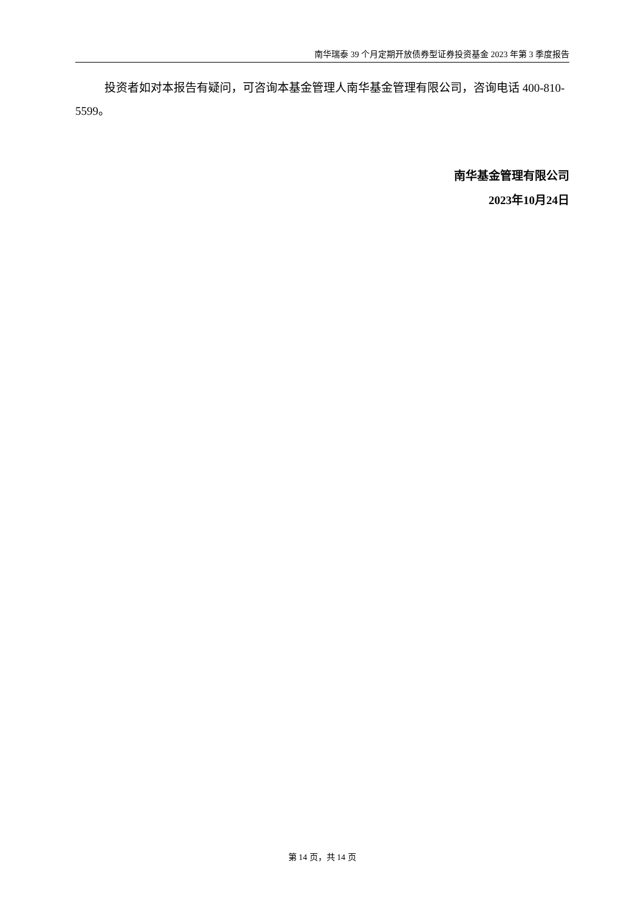南华瑞泰 39 个月定期开放债券型证券投资基金 2023 年第 3 季度报告
投资者如对本报告有疑问，可咨询本基金管理人南华基金管理有限公司，咨询电话 400-810-5599。
南华基金管理有限公司
2023年10月24日
第 14 页，共 14 页